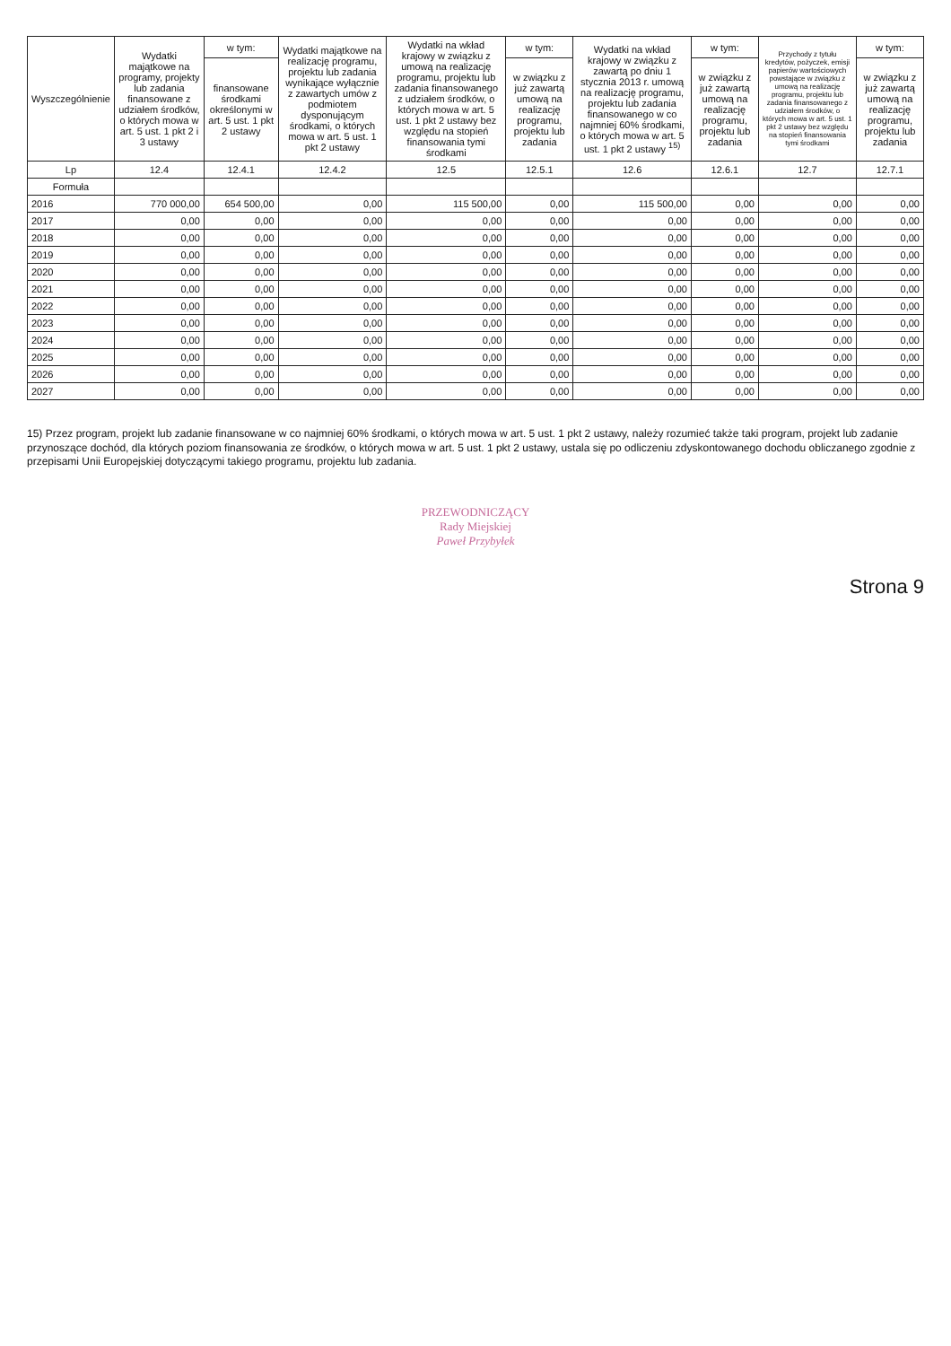| Wyszczególnienie | Wydatki majątkowe na programy, projekty lub zadania finansowane z udziałem środków, o których mowa w art. 5 ust. 1 pkt 2 i 3 ustawy | w tym: | Wydatki majątkowe na realizację programu, projektu lub zadania wynikające wyłącznie z zawartych umów z podmiotem dysponującym środkami, o których mowa w art. 5 ust. 1 pkt 2 ustawy | Wydatki na wkład krajowy w związku z umową na realizację programu, projektu lub zadania finansowanego z udziałem środków, o których mowa w art. 5 ust. 1 pkt 2 ustawy bez względu na stopień finansowania tymi środkami | w tym: | Wydatki na wkład krajowy w związku z zawartą po dniu 1 stycznia 2013 r. umową na realizację programu, projektu lub zadania finansowanego w co najmniej 60% środkami, o których mowa w art. 5 ust. 1 pkt 2 ustawy <sup>15)</sup> | w tym: | Przychody z tytułu kredytów, pożyczek, emisji papierów wartościowych powstające w związku z umową na realizację programu, projektu lub zadania finansowanego z udziałem środków, o których mowa w art. 5 ust. 1 pkt 2 ustawy bez względu na stopień finansowania tymi środkami | w tym: |
| --- | --- | --- | --- | --- | --- | --- | --- | --- | --- |
| | | finansowane środkami określonymi w art. 5 ust. 1 pkt 2 ustawy | | | w związku z już zawartą umową na realizację programu, projektu lub zadania | | w związku z już zawartą umową na realizację programu, projektu lub zadania | | w związku z już zawartą umową na realizację programu, projektu lub zadania |
| Lp | 12.4 | 12.4.1 | 12.4.2 | 12.5 | 12.5.1 | 12.6 | 12.6.1 | 12.7 | 12.7.1 |
| Formuła | | | | | | | | | |
| 2016 | 770 000,00 | 654 500,00 | 0,00 | 115 500,00 | 0,00 | 115 500,00 | 0,00 | 0,00 | 0,00 |
| 2017 | 0,00 | 0,00 | 0,00 | 0,00 | 0,00 | 0,00 | 0,00 | 0,00 | 0,00 |
| 2018 | 0,00 | 0,00 | 0,00 | 0,00 | 0,00 | 0,00 | 0,00 | 0,00 | 0,00 |
| 2019 | 0,00 | 0,00 | 0,00 | 0,00 | 0,00 | 0,00 | 0,00 | 0,00 | 0,00 |
| 2020 | 0,00 | 0,00 | 0,00 | 0,00 | 0,00 | 0,00 | 0,00 | 0,00 | 0,00 |
| 2021 | 0,00 | 0,00 | 0,00 | 0,00 | 0,00 | 0,00 | 0,00 | 0,00 | 0,00 |
| 2022 | 0,00 | 0,00 | 0,00 | 0,00 | 0,00 | 0,00 | 0,00 | 0,00 | 0,00 |
| 2023 | 0,00 | 0,00 | 0,00 | 0,00 | 0,00 | 0,00 | 0,00 | 0,00 | 0,00 |
| 2024 | 0,00 | 0,00 | 0,00 | 0,00 | 0,00 | 0,00 | 0,00 | 0,00 | 0,00 |
| 2025 | 0,00 | 0,00 | 0,00 | 0,00 | 0,00 | 0,00 | 0,00 | 0,00 | 0,00 |
| 2026 | 0,00 | 0,00 | 0,00 | 0,00 | 0,00 | 0,00 | 0,00 | 0,00 | 0,00 |
| 2027 | 0,00 | 0,00 | 0,00 | 0,00 | 0,00 | 0,00 | 0,00 | 0,00 | 0,00 |
15) Przez program, projekt lub zadanie finansowane w co najmniej 60% środkami, o których mowa w art. 5 ust. 1 pkt 2 ustawy, należy rozumieć także taki program, projekt lub zadanie przynoszące dochód, dla których poziom finansowania ze środków, o których mowa w art. 5 ust. 1 pkt 2 ustawy, ustala się po odliczeniu zdyskontowanego dochodu obliczanego zgodnie z przepisami Unii Europejskiej dotyczącymi takiego programu, projektu lub zadania.
PRZEWODNICZĄCY
Rady Miejskiej
Paweł Przybyłek
Strona 9